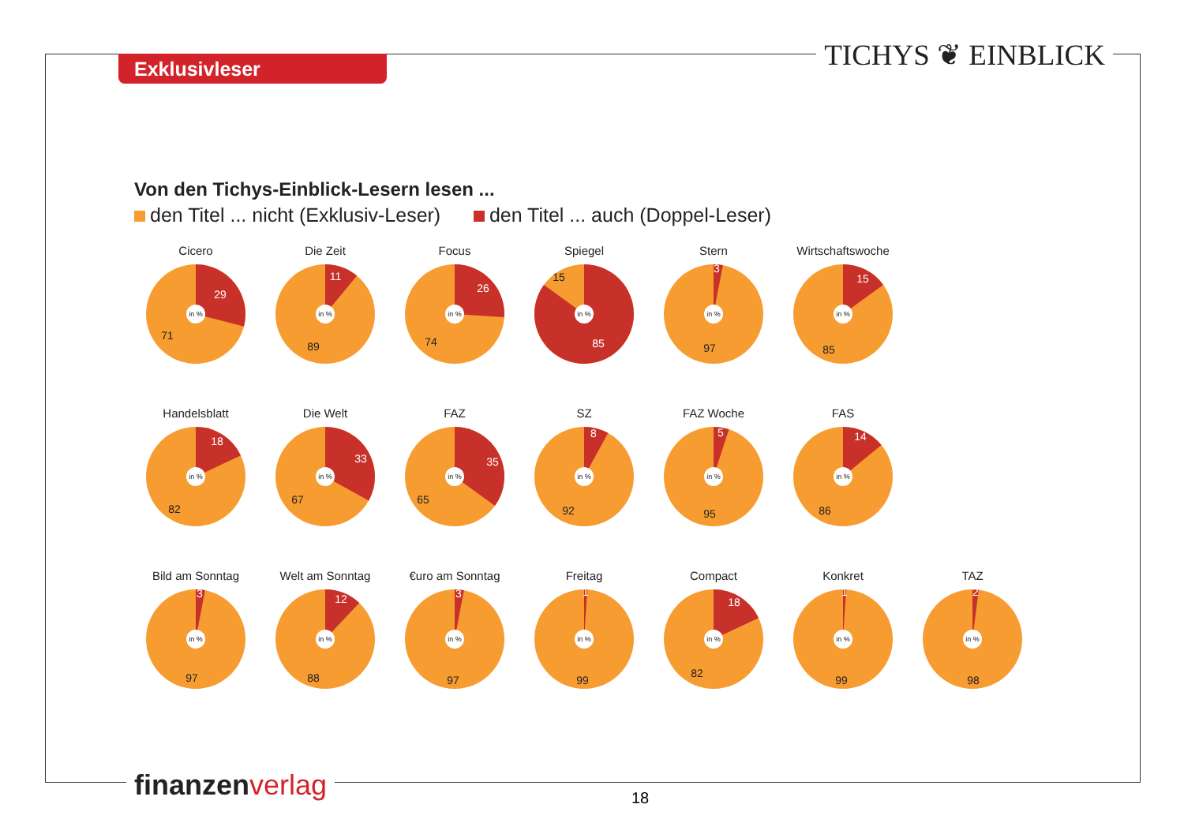Exklusivleser TICHYS ❦ EINBLICK
Von den Tichys-Einblick-Lesern lesen ...
den Titel ... nicht (Exklusiv-Leser) den Titel ... auch (Doppel-Leser)
Cicero
in %
29
71
Die Zeit
in %
11
89
Focus
in %
26
74
Spiegel
in %
85
15
Stern
in %
3
97
Wirtschaftswoche
in %
15
85
Handelsblatt
in %
18
82
Die Welt
in %
33
67
FAZ
in %
35
65
SZ
in %
8
92
FAZ Woche
in %
5
95
FAS
in %
14
86
Bild am Sonntag
in %
3
97
Welt am Sonntag
in %
12
88
€uro am Sonntag
in %
3
97
Freitag
in %
1
99
Compact
in %
18
82
Konkret
in %
1
99
TAZ
in %
2
98
finanzenverlag 18